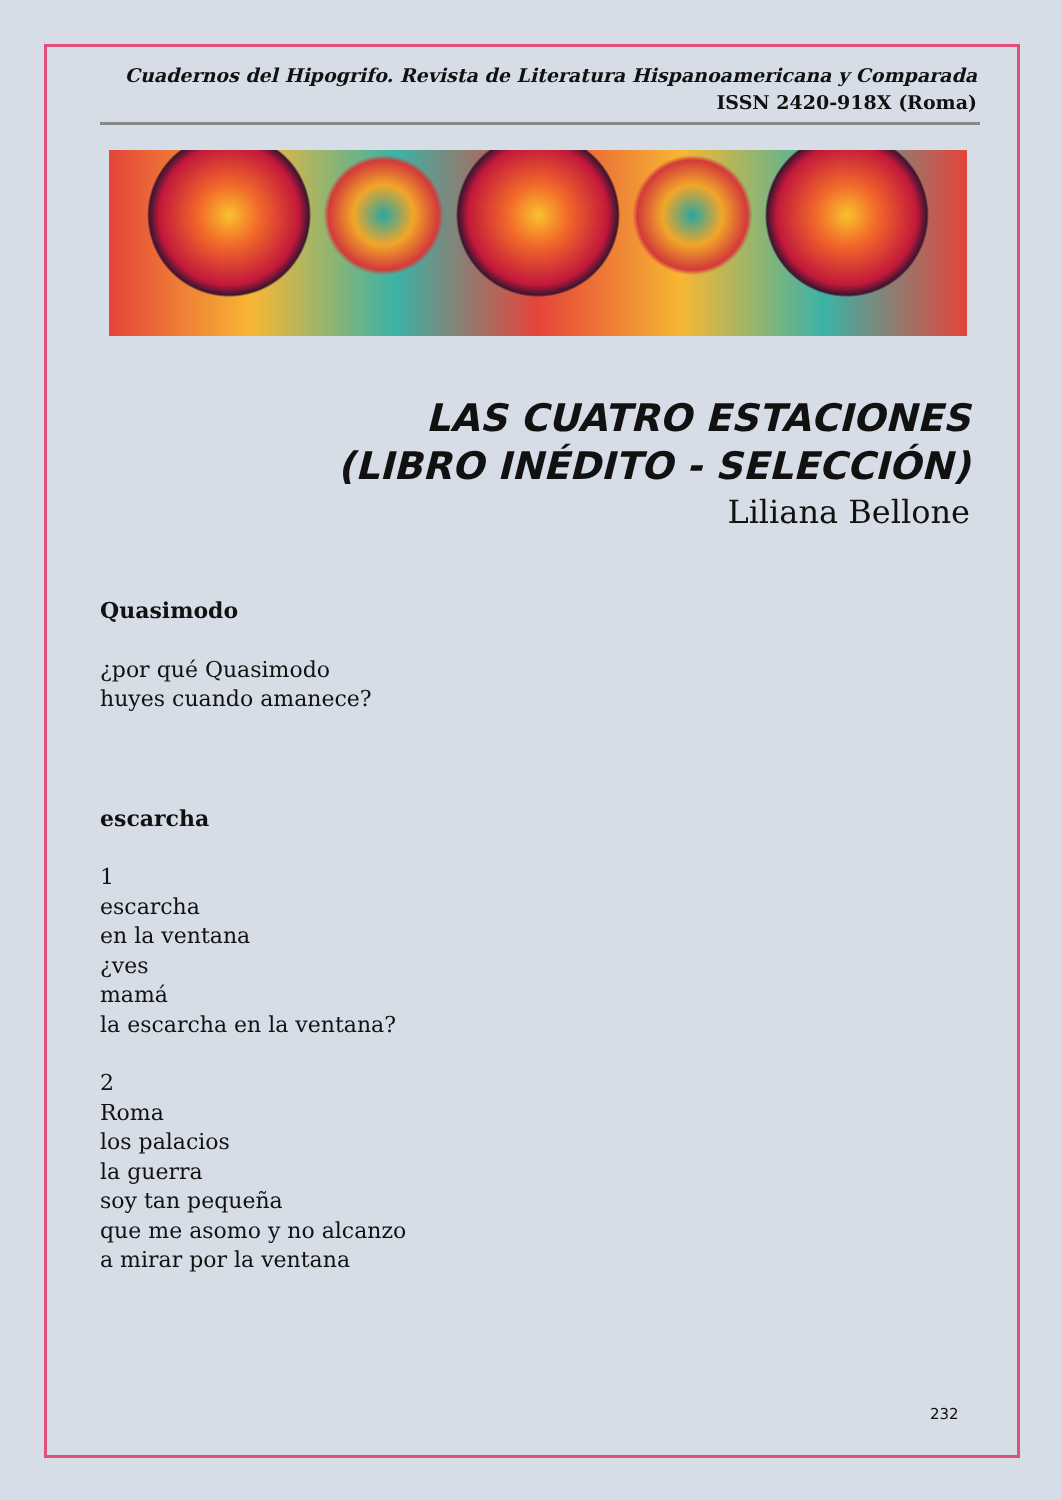Cuadernos del Hipogrifo. Revista de Literatura Hispanoamericana y Comparada
ISSN 2420-918X (Roma)
LAS CUATRO ESTACIONES
(LIBRO INÉDITO - SELECCIÓN)
Liliana Bellone
Quasimodo
¿por qué Quasimodo
huyes cuando amanece?
escarcha
1
escarcha
en la ventana
¿ves
mamá
la escarcha en la ventana?
2
Roma
los palacios
la guerra
soy tan pequeña
que me asomo y no alcanzo
a mirar por la ventana
232